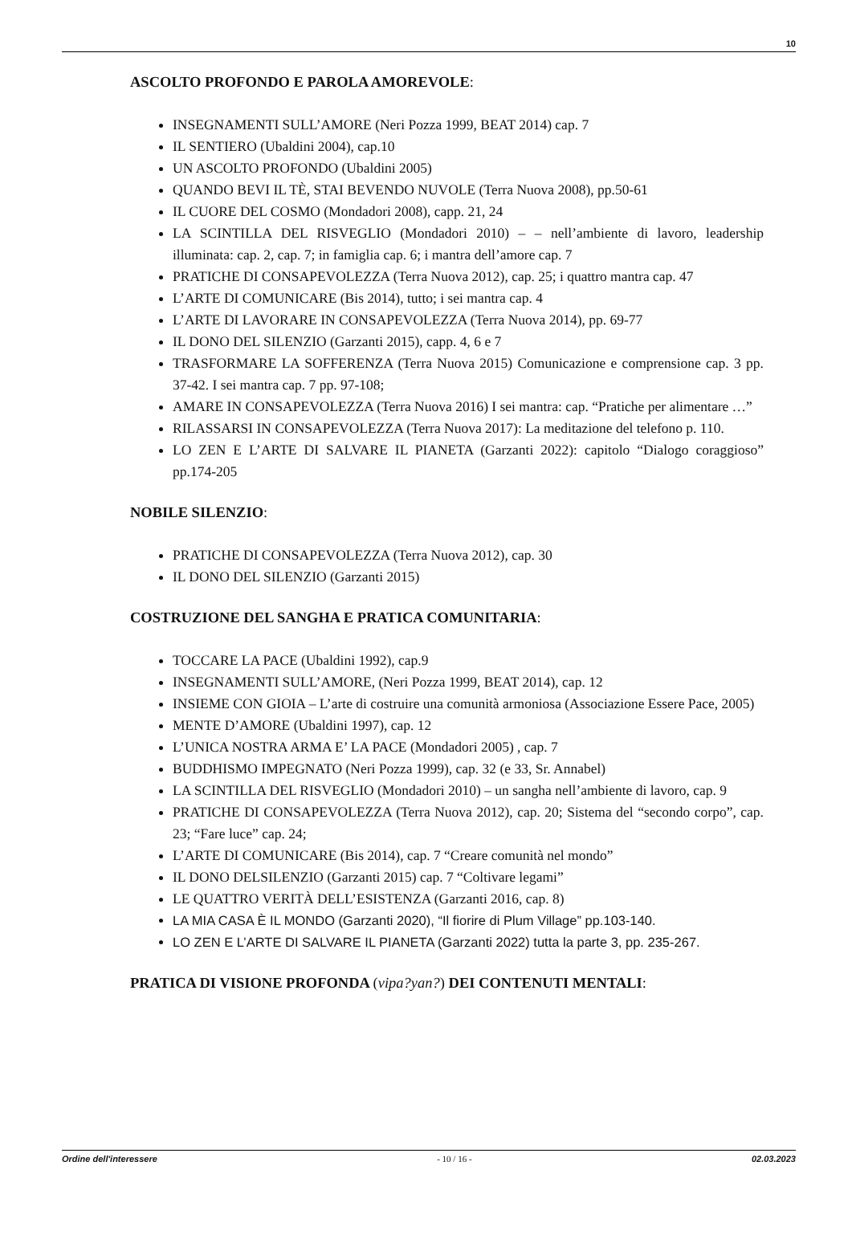10
ASCOLTO PROFONDO E PAROLA AMOREVOLE:
INSEGNAMENTI SULL’AMORE (Neri Pozza 1999, BEAT 2014) cap. 7
IL SENTIERO (Ubaldini 2004), cap.10
UN ASCOLTO PROFONDO (Ubaldini 2005)
QUANDO BEVI IL TÈ, STAI BEVENDO NUVOLE (Terra Nuova 2008), pp.50-61
IL CUORE DEL COSMO (Mondadori 2008), capp. 21, 24
LA SCINTILLA DEL RISVEGLIO (Mondadori 2010) – – nell’ambiente di lavoro, leadership illuminata: cap. 2, cap. 7; in famiglia cap. 6; i mantra dell’amore cap. 7
PRATICHE DI CONSAPEVOLEZZA (Terra Nuova 2012), cap. 25; i quattro mantra cap. 47
L’ARTE DI COMUNICARE (Bis 2014), tutto; i sei mantra cap. 4
L’ARTE DI LAVORARE IN CONSAPEVOLEZZA (Terra Nuova 2014), pp. 69-77
IL DONO DEL SILENZIO (Garzanti 2015), capp. 4, 6 e 7
TRASFORMARE LA SOFFERENZA (Terra Nuova 2015) Comunicazione e comprensione cap. 3 pp. 37-42. I sei mantra cap. 7 pp. 97-108;
AMARE IN CONSAPEVOLEZZA (Terra Nuova 2016) I sei mantra: cap. “Pratiche per alimentare …”
RILASSARSI IN CONSAPEVOLEZZA (Terra Nuova 2017): La meditazione del telefono p. 110.
LO ZEN E L’ARTE DI SALVARE IL PIANETA (Garzanti 2022): capitolo “Dialogo coraggioso” pp.174-205
NOBILE SILENZIO:
PRATICHE DI CONSAPEVOLEZZA (Terra Nuova 2012), cap. 30
IL DONO DEL SILENZIO (Garzanti 2015)
COSTRUZIONE DEL SANGHA E PRATICA COMUNITARIA:
TOCCARE LA PACE (Ubaldini 1992), cap.9
INSEGNAMENTI SULL’AMORE, (Neri Pozza 1999, BEAT 2014), cap. 12
INSIEME CON GIOIA – L’arte di costruire una comunità armoniosa (Associazione Essere Pace, 2005)
MENTE D’AMORE (Ubaldini 1997), cap. 12
L’UNICA NOSTRA ARMA E’ LA PACE (Mondadori 2005) , cap. 7
BUDDHISMO IMPEGNATO (Neri Pozza 1999), cap. 32 (e 33, Sr. Annabel)
LA SCINTILLA DEL RISVEGLIO (Mondadori 2010) – un sangha nell’ambiente di lavoro, cap. 9
PRATICHE DI CONSAPEVOLEZZA (Terra Nuova 2012), cap. 20; Sistema del “secondo corpo”, cap. 23; “Fare luce” cap. 24;
L’ARTE DI COMUNICARE (Bis 2014), cap. 7 “Creare comunità nel mondo”
IL DONO DELSILENZIO (Garzanti 2015) cap. 7 “Coltivare legami”
LE QUATTRO VERITÀ DELL’ESISTENZA (Garzanti 2016, cap. 8)
LA MIA CASA È IL MONDO (Garzanti 2020), “Il fiorire di Plum Village” pp.103-140.
LO ZEN E L’ARTE DI SALVARE IL PIANETA (Garzanti 2022) tutta la parte 3, pp. 235-267.
PRATICA DI VISIONE PROFONDA (vipa?yan?) DEI CONTENUTI MENTALI:
Ordine dell'interessere - 10 / 16 - 02.03.2023